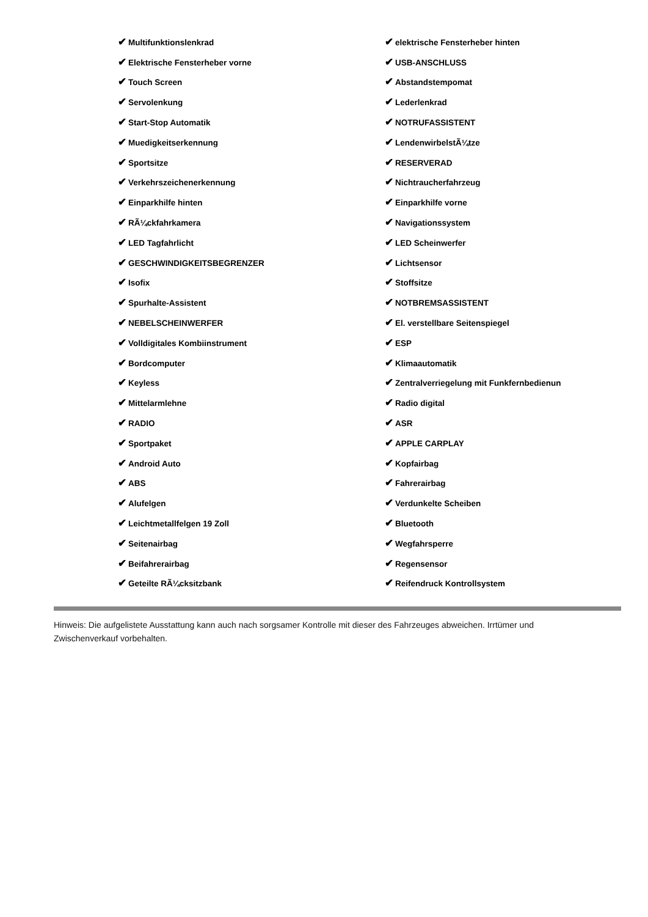| ✔ Multifunktionslenkrad | ✔ elektrische Fensterheber hinten |
| ✔ Elektrische Fensterheber vorne | ✔ USB-ANSCHLUSS |
| ✔ Touch Screen | ✔ Abstandstempomat |
| ✔ Servolenkung | ✔ Lederlenkrad |
| ✔ Start-Stop Automatik | ✔ NOTRUFASSISTENT |
| ✔ Muedigkeitserkennung | ✔ LendenwirbelstÃ¼tze |
| ✔ Sportsitze | ✔ RESERVERAD |
| ✔ Verkehrszeichenerkennung | ✔ Nichtraucherfahrzeug |
| ✔ Einparkhilfe hinten | ✔ Einparkhilfe vorne |
| ✔ RÃ¼ckfahrkamera | ✔ Navigationssystem |
| ✔ LED Tagfahrlicht | ✔ LED Scheinwerfer |
| ✔ GESCHWINDIGKEITSBEGRENZER | ✔ Lichtsensor |
| ✔ Isofix | ✔ Stoffsitze |
| ✔ Spurhalte-Assistent | ✔ NOTBREMSASSISTENT |
| ✔ NEBELSCHEINWERFER | ✔ El. verstellbare Seitenspiegel |
| ✔ Volldigitales Kombiinstrument | ✔ ESP |
| ✔ Bordcomputer | ✔ Klimaautomatik |
| ✔ Keyless | ✔ Zentralverriegelung mit Funkfernbedienun |
| ✔ Mittelarmlehne | ✔ Radio digital |
| ✔ RADIO | ✔ ASR |
| ✔ Sportpaket | ✔ APPLE CARPLAY |
| ✔ Android Auto | ✔ Kopfairbag |
| ✔ ABS | ✔ Fahrerairbag |
| ✔ Alufelgen | ✔ Verdunkelte Scheiben |
| ✔ Leichtmetallfelgen 19 Zoll | ✔ Bluetooth |
| ✔ Seitenairbag | ✔ Wegfahrsperre |
| ✔ Beifahrerairbag | ✔ Regensensor |
| ✔ Geteilte RÃ¼cksitzbank | ✔ Reifendruck Kontrollsystem |
Hinweis: Die aufgelistete Ausstattung kann auch nach sorgsamer Kontrolle mit dieser des Fahrzeuges abweichen. Irrtümer und Zwischenverkauf vorbehalten.